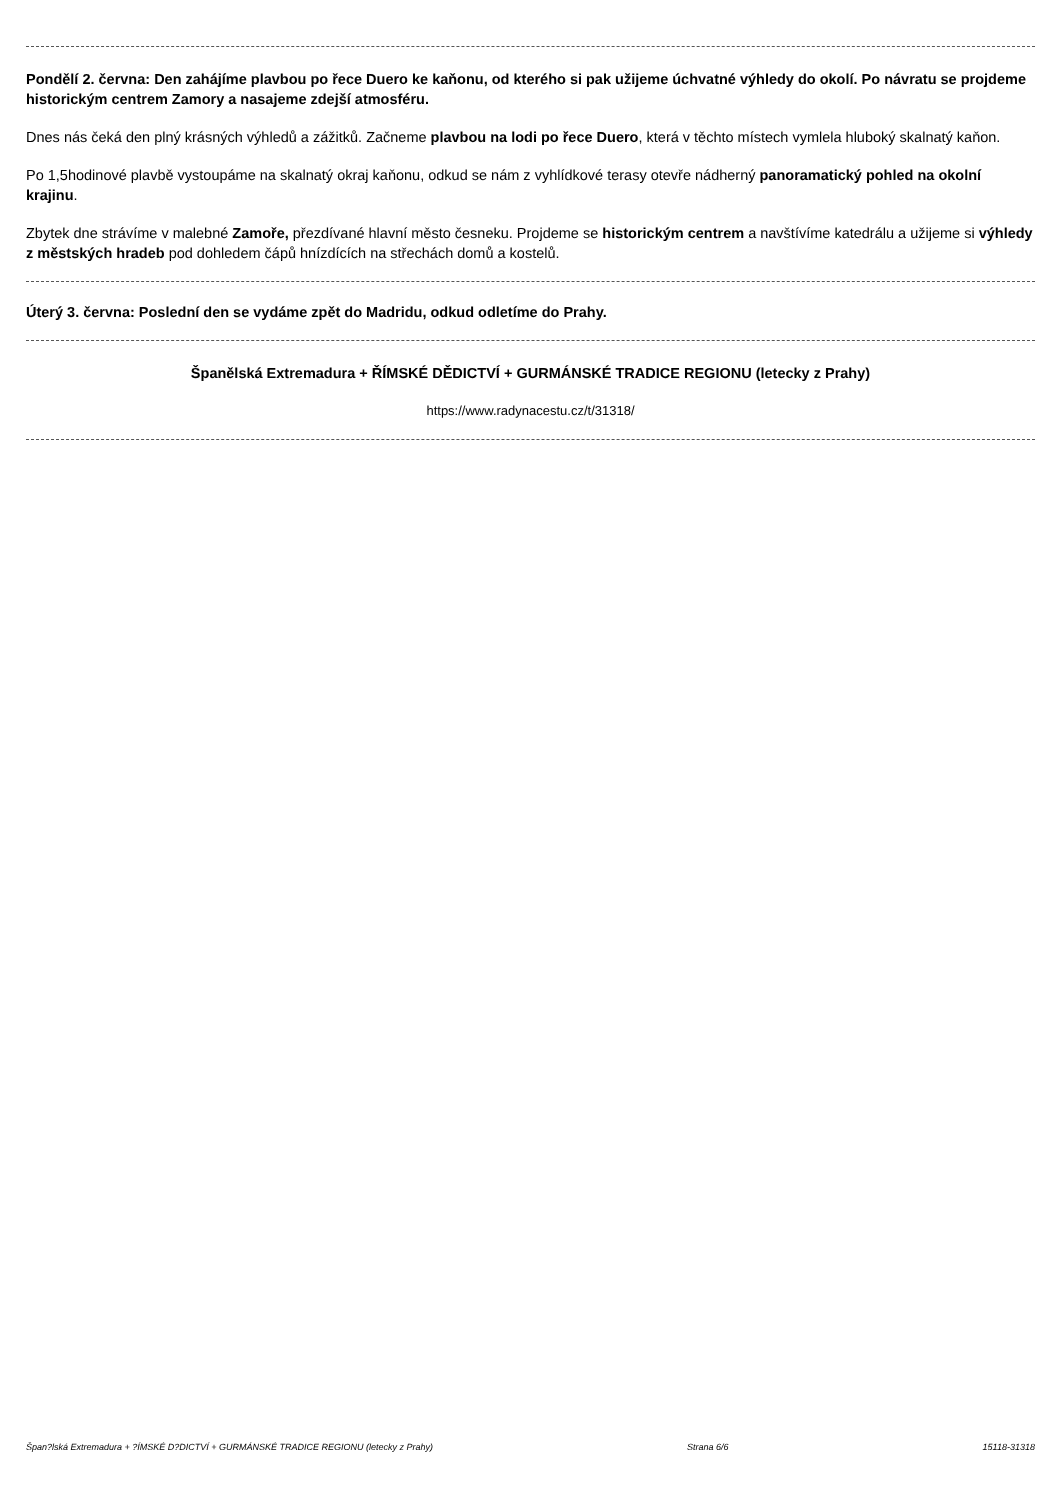Pondělí 2. června: Den zahájíme plavbou po řece Duero ke kaňonu, od kterého si pak užijeme úchvatné výhledy do okolí. Po návratu se projdeme historickým centrem Zamory a nasajeme zdejší atmosféru.
Dnes nás čeká den plný krásných výhledů a zážitků. Začneme plavbou na lodi po řece Duero, která v těchto místech vymlela hluboký skalnatý kaňon.
Po 1,5hodinové plavbě vystoupáme na skalnatý okraj kaňonu, odkud se nám z vyhlídkové terasy otevře nádherný panoramatický pohled na okolní krajinu.
Zbytek dne strávíme v malebné Zamoře, přezdívané hlavní město česneku. Projdeme se historickým centrem a navštívíme katedrálu a užijeme si výhledy z městských hradeb pod dohledem čápů hnízdících na střechách domů a kostelů.
Úterý 3. června: Poslední den se vydáme zpět do Madridu, odkud odletíme do Prahy.
Španělská Extremadura + ŘÍMSKÉ DĚDICTVÍ + GURMÁNSKÉ TRADICE REGIONU (letecky z Prahy)
https://www.radynacestu.cz/t/31318/
Špan?lská Extremadura + ?ÍMSKÉ D?DICTVÍ + GURMÁNSKÉ TRADICE REGIONU (letecky z Prahy) Strana 6/6 15118-31318